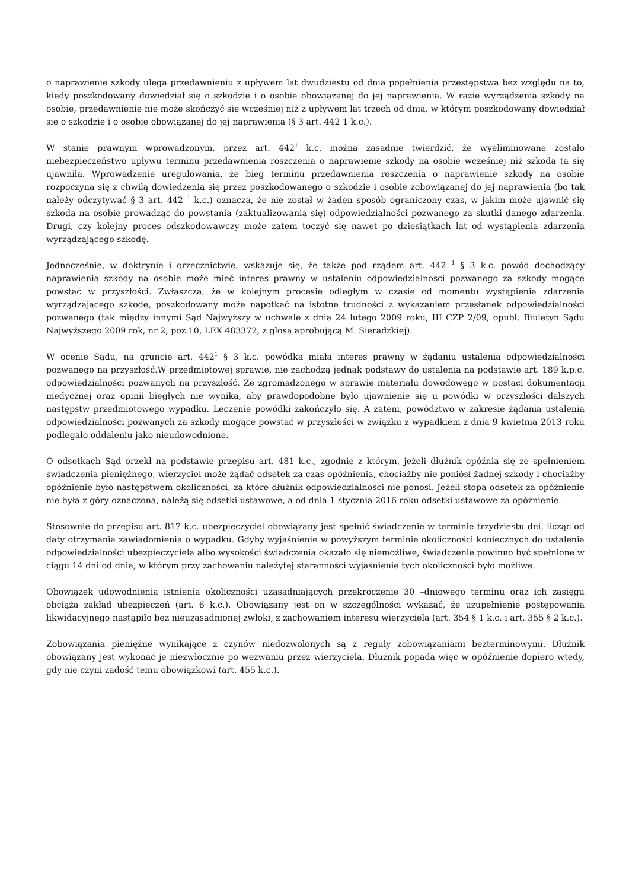o naprawienie szkody ulega przedawnieniu z upływem lat dwudziestu od dnia popełnienia przestępstwa bez względu na to, kiedy poszkodowany dowiedział się o szkodzie i o osobie obowiązanej do jej naprawienia. W razie wyrządzenia szkody na osobie, przedawnienie nie może skończyć się wcześniej niż z upływem lat trzech od dnia, w którym poszkodowany dowiedział się o szkodzie i o osobie obowiązanej do jej naprawienia (§ 3 art. 442 1 k.c.).
W stanie prawnym wprowadzonym, przez art. 442<sup>1</sup> k.c. można zasadnie twierdzić, że wyeliminowane zostało niebezpieczeństwo upływu terminu przedawnienia roszczenia o naprawienie szkody na osobie wcześniej niż szkoda ta się ujawniła. Wprowadzenie uregulowania, że bieg terminu przedawnienia roszczenia o naprawienie szkody na osobie rozpoczyna się z chwilą dowiedzenia się przez poszkodowanego o szkodzie i osobie zobowiązanej do jej naprawienia (bo tak należy odczytywać § 3 art. 442 <sup>1</sup> k.c.) oznacza, że nie został w żaden sposób ograniczony czas, w jakim może ujawnić się szkoda na osobie prowadząc do powstania (zaktualizowania się) odpowiedzialności pozwanego za skutki danego zdarzenia. Drugi, czy kolejny proces odszkodowawczy może zatem toczyć się nawet po dziesiątkach lat od wystąpienia zdarzenia wyrządzającego szkodę.
Jednocześnie, w doktrynie i orzecznictwie, wskazuje się, że także pod rządem art. 442 <sup>1</sup> § 3 k.c. powód dochodzący naprawienia szkody na osobie może mieć interes prawny w ustaleniu odpowiedzialności pozwanego za szkody mogące powstać w przyszłości. Zwłaszcza, że w kolejnym procesie odległym w czasie od momentu wystąpienia zdarzenia wyrządzającego szkodę, poszkodowany może napotkać na istotne trudności z wykazaniem przesłanek odpowiedzialności pozwanego (tak między innymi Sąd Najwyższy w uchwale z dnia 24 lutego 2009 roku, III CZP 2/09, opubl. Biuletyn Sądu Najwyższego 2009 rok, nr 2, poz.10, LEX 483372, z glosą aprobującą M. Sieradzkiej).
W ocenie Sądu, na gruncie art. 442<sup>1</sup> § 3 k.c. powódka miała interes prawny w żądaniu ustalenia odpowiedzialności pozwanego na przyszłość.W przedmiotowej sprawie, nie zachodzą jednak podstawy do ustalenia na podstawie art. 189 k.p.c. odpowiedzialności pozwanych na przyszłość. Ze zgromadzonego w sprawie materiału dowodowego w postaci dokumentacji medycznej oraz opinii biegłych nie wynika, aby prawdopodobne było ujawnienie się u powódki w przyszłości dalszych następstw przedmiotowego wypadku. Leczenie powódki zakończyło się. A zatem, powództwo w zakresie żądania ustalenia odpowiedzialności pozwanych za szkody mogące powstać w przyszłości w związku z wypadkiem z dnia 9 kwietnia 2013 roku podlegało oddaleniu jako nieudowodnione.
O odsetkach Sąd orzekł na podstawie przepisu art. 481 k.c., zgodnie z którym, jeżeli dłużnik opóźnia się ze spełnieniem świadczenia pieniężnego, wierzyciel może żądać odsetek za czas opóźnienia, chociażby nie poniósł żadnej szkody i chociażby opóźnienie było następstwem okoliczności, za które dłużnik odpowiedzialności nie ponosi. Jeżeli stopa odsetek za opóźnienie nie była z góry oznaczona, należą się odsetki ustawowe, a od dnia 1 stycznia 2016 roku odsetki ustawowe za opóźnienie.
Stosownie do przepisu art. 817 k.c. ubezpieczyciel obowiązany jest spełnić świadczenie w terminie trzydziestu dni, licząc od daty otrzymania zawiadomienia o wypadku. Gdyby wyjaśnienie w powyższym terminie okoliczności koniecznych do ustalenia odpowiedzialności ubezpieczyciela albo wysokości świadczenia okazało się niemożliwe, świadczenie powinno być spełnione w ciągu 14 dni od dnia, w którym przy zachowaniu należytej staranności wyjaśnienie tych okoliczności było możliwe.
Obowiązek udowodnienia istnienia okoliczności uzasadniających przekroczenie 30 –dniowego terminu oraz ich zasięgu obciąża zakład ubezpieczeń (art. 6 k.c.). Obowiązany jest on w szczególności wykazać, że uzupełnienie postępowania likwidacyjnego nastąpiło bez nieuzasadnionej zwłoki, z zachowaniem interesu wierzyciela (art. 354 § 1 k.c. i art. 355 § 2 k.c.).
Zobowiązania pieniężne wynikające z czynów niedozwolonych są z reguły zobowiązaniami bezterminowymi. Dłużnik obowiązany jest wykonać je niezwłocznie po wezwaniu przez wierzyciela. Dłużnik popada więc w opóźnienie dopiero wtedy, gdy nie czyni zadość temu obowiązkowi (art. 455 k.c.).